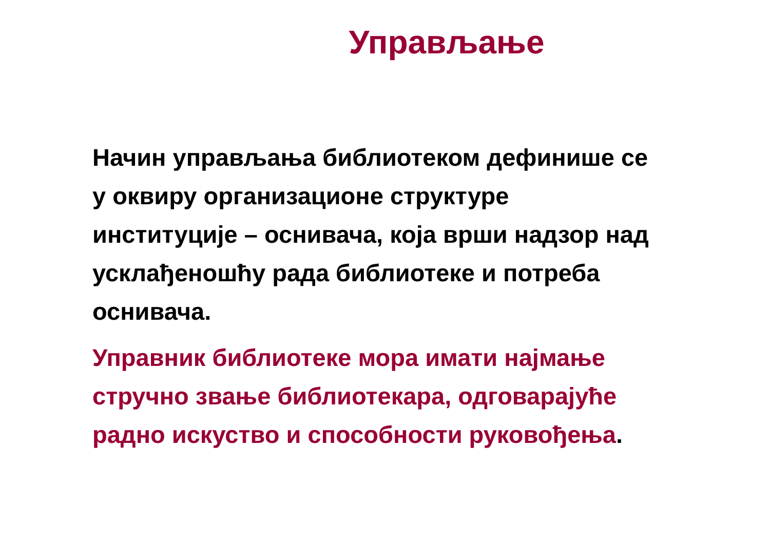Управљање
Начин управљања библиотеком дефинише се у оквиру организационе структуре институције – оснивача, која врши надзор над усклађеношћу рада библиотеке и потреба оснивача.
Управник библиотеке мора имати најмање стручно звање библиотекара, одговарајуће радно искуство и способности руковођења.